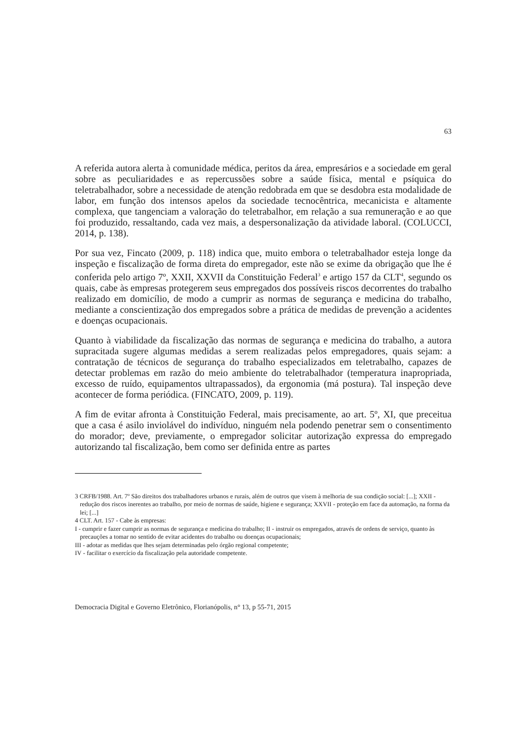63
A referida autora alerta à comunidade médica, peritos da área, empresários e a sociedade em geral sobre as peculiaridades e as repercussões sobre a saúde física, mental e psíquica do teletrabalhador, sobre a necessidade de atenção redobrada em que se desdobra esta modalidade de labor, em função dos intensos apelos da sociedade tecnocêntrica, mecanicista e altamente complexa, que tangenciam a valoração do teletrabalhor, em relação a sua remuneração e ao que foi produzido, ressaltando, cada vez mais, a despersonalização da atividade laboral. (COLUCCI, 2014, p. 138).
Por sua vez, Fincato (2009, p. 118) indica que, muito embora o teletrabalhador esteja longe da inspeção e fiscalização de forma direta do empregador, este não se exime da obrigação que lhe é conferida pelo artigo 7º, XXII, XXVII da Constituição Federal<sup>3</sup> e artigo 157 da CLT<sup>4</sup>, segundo os quais, cabe às empresas protegerem seus empregados dos possíveis riscos decorrentes do trabalho realizado em domicílio, de modo a cumprir as normas de segurança e medicina do trabalho, mediante a conscientização dos empregados sobre a prática de medidas de prevenção a acidentes e doenças ocupacionais.
Quanto à viabilidade da fiscalização das normas de segurança e medicina do trabalho, a autora supracitada sugere algumas medidas a serem realizadas pelos empregadores, quais sejam: a contratação de técnicos de segurança do trabalho especializados em teletrabalho, capazes de detectar problemas em razão do meio ambiente do teletrabalhador (temperatura inapropriada, excesso de ruído, equipamentos ultrapassados), da ergonomia (má postura). Tal inspeção deve acontecer de forma periódica. (FINCATO, 2009, p. 119).
A fim de evitar afronta à Constituição Federal, mais precisamente, ao art. 5º, XI, que preceitua que a casa é asilo inviolável do indivíduo, ninguém nela podendo penetrar sem o consentimento do morador; deve, previamente, o empregador solicitar autorização expressa do empregado autorizando tal fiscalização, bem como ser definida entre as partes
3 CRFB/1988. Art. 7º São direitos dos trabalhadores urbanos e rurais, além de outros que visem à melhoria de sua condição social: [...]; XXII - redução dos riscos inerentes ao trabalho, por meio de normas de saúde, higiene e segurança; XXVII - proteção em face da automação, na forma da lei; [...]
4 CLT. Art. 157 - Cabe às empresas:
I - cumprir e fazer cumprir as normas de segurança e medicina do trabalho; II - instruir os empregados, através de ordens de serviço, quanto às precauções a tomar no sentido de evitar acidentes do trabalho ou doenças ocupacionais;
III - adotar as medidas que lhes sejam determinadas pelo órgão regional competente;
IV - facilitar o exercício da fiscalização pela autoridade competente.
Democracia Digital e Governo Eletrônico, Florianópolis, n° 13, p 55-71, 2015